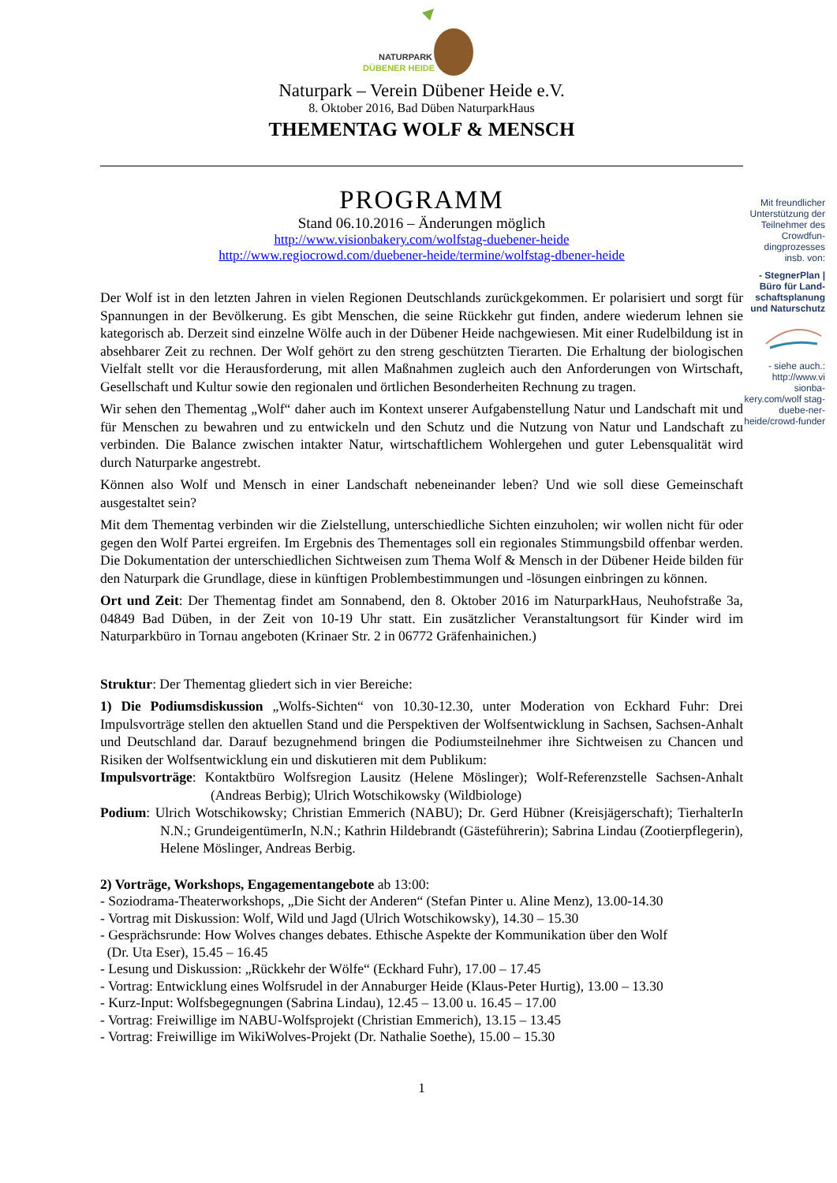NATURPARK
DÜBENER HEIDE
Naturpark – Verein Dübener Heide e.V.
8. Oktober 2016, Bad Düben NaturparkHaus
THEMENTAG WOLF & MENSCH
PROGRAMM
Stand 06.10.2016 – Änderungen möglich
http://www.visionbakery.com/wolfstag-duebener-heide
http://www.regiocrowd.com/duebener-heide/termine/wolfstag-dbener-heide
Der Wolf ist in den letzten Jahren in vielen Regionen Deutschlands zurückgekommen. Er polarisiert und sorgt für Spannungen in der Bevölkerung. Es gibt Menschen, die seine Rückkehr gut finden, andere wiederum lehnen sie kategorisch ab. Derzeit sind einzelne Wölfe auch in der Dübener Heide nachgewiesen. Mit einer Rudelbildung ist in absehbarer Zeit zu rechnen. Der Wolf gehört zu den streng geschützten Tierarten. Die Erhaltung der biologischen Vielfalt stellt vor die Herausforderung, mit allen Maßnahmen zugleich auch den Anforderungen von Wirtschaft, Gesellschaft und Kultur sowie den regionalen und örtlichen Besonderheiten Rechnung zu tragen.
Wir sehen den Thementag „Wolf“ daher auch im Kontext unserer Aufgabenstellung Natur und Landschaft mit und für Menschen zu bewahren und zu entwickeln und den Schutz und die Nutzung von Natur und Landschaft zu verbinden. Die Balance zwischen intakter Natur, wirtschaftlichem Wohlergehen und guter Lebensqualität wird durch Naturparke angestrebt.
Können also Wolf und Mensch in einer Landschaft nebeneinander leben? Und wie soll diese Gemeinschaft ausgestaltet sein?
Mit dem Thementag verbinden wir die Zielstellung, unterschiedliche Sichten einzuholen; wir wollen nicht für oder gegen den Wolf Partei ergreifen. Im Ergebnis des Thementages soll ein regionales Stimmungsbild offenbar werden. Die Dokumentation der unterschiedlichen Sichtweisen zum Thema Wolf & Mensch in der Dübener Heide bilden für den Naturpark die Grundlage, diese in künftigen Problembestimmungen und -lösungen einbringen zu können.
Ort und Zeit: Der Thementag findet am Sonnabend, den 8. Oktober 2016 im NaturparkHaus, Neuhofstraße 3a, 04849 Bad Düben, in der Zeit von 10-19 Uhr statt. Ein zusätzlicher Veranstaltungsort für Kinder wird im Naturparkbüro in Tornau angeboten (Krinaer Str. 2 in 06772 Gräfenhainichen.)
Struktur: Der Thementag gliedert sich in vier Bereiche:
1) Die Podiumsdiskussion „Wolfs-Sichten“ von 10.30-12.30, unter Moderation von Eckhard Fuhr: Drei Impulsvorträge stellen den aktuellen Stand und die Perspektiven der Wolfsentwicklung in Sachsen, Sachsen-Anhalt und Deutschland dar. Darauf bezugnehmend bringen die Podiumsteilnehmer ihre Sichtweisen zu Chancen und Risiken der Wolfsentwicklung ein und diskutieren mit dem Publikum:
Impulsvorträge: Kontaktbüro Wolfsregion Lausitz (Helene Möslinger); Wolf-Referenzstelle Sachsen-Anhalt (Andreas Berbig); Ulrich Wotschikowsky (Wildbiologe)
Podium: Ulrich Wotschikowsky; Christian Emmerich (NABU); Dr. Gerd Hübner (Kreisjägerschaft); TierhalterIn N.N.; GrundeigentümerIn, N.N.; Kathrin Hildebrandt (Gästeführerin); Sabrina Lindau (Zootierpflegerin), Helene Möslinger, Andreas Berbig.
2) Vorträge, Workshops, Engagementangebote ab 13:00:
- Soziodrama-Theaterworkshops, „Die Sicht der Anderen“ (Stefan Pinter u. Aline Menz), 13.00-14.30
- Vortrag mit Diskussion: Wolf, Wild und Jagd (Ulrich Wotschikowsky), 14.30 – 15.30
- Gesprächsrunde: How Wolves changes debates. Ethische Aspekte der Kommunikation über den Wolf
(Dr. Uta Eser), 15.45 – 16.45
- Lesung und Diskussion: „Rückkehr der Wölfe“ (Eckhard Fuhr), 17.00 – 17.45
- Vortrag: Entwicklung eines Wolfsrudel in der Annaburger Heide (Klaus-Peter Hurtig), 13.00 – 13.30
- Kurz-Input: Wolfsbegegnungen (Sabrina Lindau), 12.45 – 13.00 u. 16.45 – 17.00
- Vortrag: Freiwillige im NABU-Wolfsprojekt (Christian Emmerich), 13.15 – 13.45
- Vortrag: Freiwillige im WikiWolves-Projekt (Dr. Nathalie Soethe), 15.00 – 15.30
1
Mit freundlicher Unterstützung der Teilnehmer des Crowdfun-dingprozesses insb. von:
- StegnerPlan | Büro für Land-schaftsplanung und Naturschutz
- siehe auch.: http://www.vi sionba-kery.com/wolf stag-duebe-ner-heide/crowd-funder